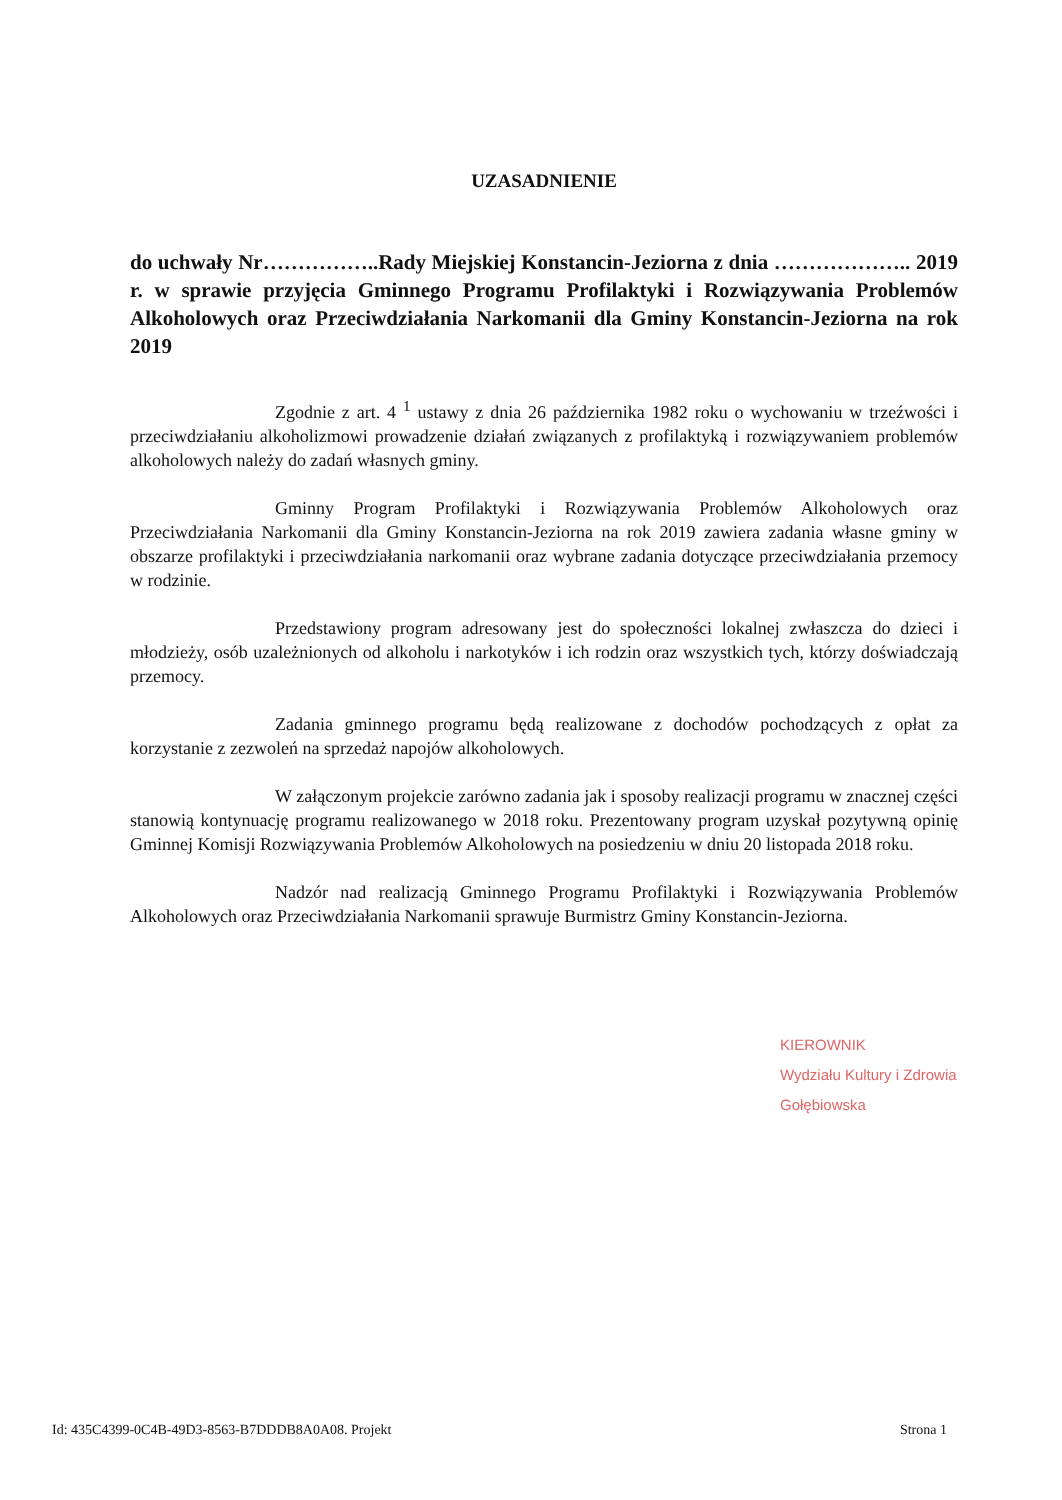UZASADNIENIE
do uchwały Nr……………..Rady Miejskiej Konstancin-Jeziorna z dnia ……………….. 2019 r. w sprawie przyjęcia Gminnego Programu Profilaktyki i Rozwiązywania Problemów Alkoholowych oraz Przeciwdziałania Narkomanii dla Gminy Konstancin-Jeziorna na rok 2019
Zgodnie z art. 4 <sup>1</sup> ustawy z dnia 26 października 1982 roku o wychowaniu w trzeźwości i przeciwdziałaniu alkoholizmowi prowadzenie działań związanych z profilaktyką i rozwiązywaniem problemów alkoholowych należy do zadań własnych gminy.
Gminny Program Profilaktyki i Rozwiązywania Problemów Alkoholowych oraz Przeciwdziałania Narkomanii dla Gminy Konstancin-Jeziorna na rok 2019 zawiera zadania własne gminy w obszarze profilaktyki i przeciwdziałania narkomanii oraz wybrane zadania dotyczące przeciwdziałania przemocy w rodzinie.
Przedstawiony program adresowany jest do społeczności lokalnej zwłaszcza do dzieci i młodzieży, osób uzależnionych od alkoholu i narkotyków i ich rodzin oraz wszystkich tych, którzy doświadczają przemocy.
Zadania gminnego programu będą realizowane z dochodów pochodzących z opłat za korzystanie z zezwoleń na sprzedaż napojów alkoholowych.
W załączonym projekcie zarówno zadania jak i sposoby realizacji programu w znacznej części stanowią kontynuację programu realizowanego w 2018 roku. Prezentowany program uzyskał pozytywną opinię Gminnej Komisji Rozwiązywania Problemów Alkoholowych na posiedzeniu w dniu 20 listopada 2018 roku.
Nadzór nad realizacją Gminnego Programu Profilaktyki i Rozwiązywania Problemów Alkoholowych oraz Przeciwdziałania Narkomanii sprawuje Burmistrz Gminy Konstancin-Jeziorna.
KIEROWNIK
Wydziału Kultury i Zdrowia
Gołębiowska
Id: 435C4399-0C4B-49D3-8563-B7DDDB8A0A08. Projekt Strona 1